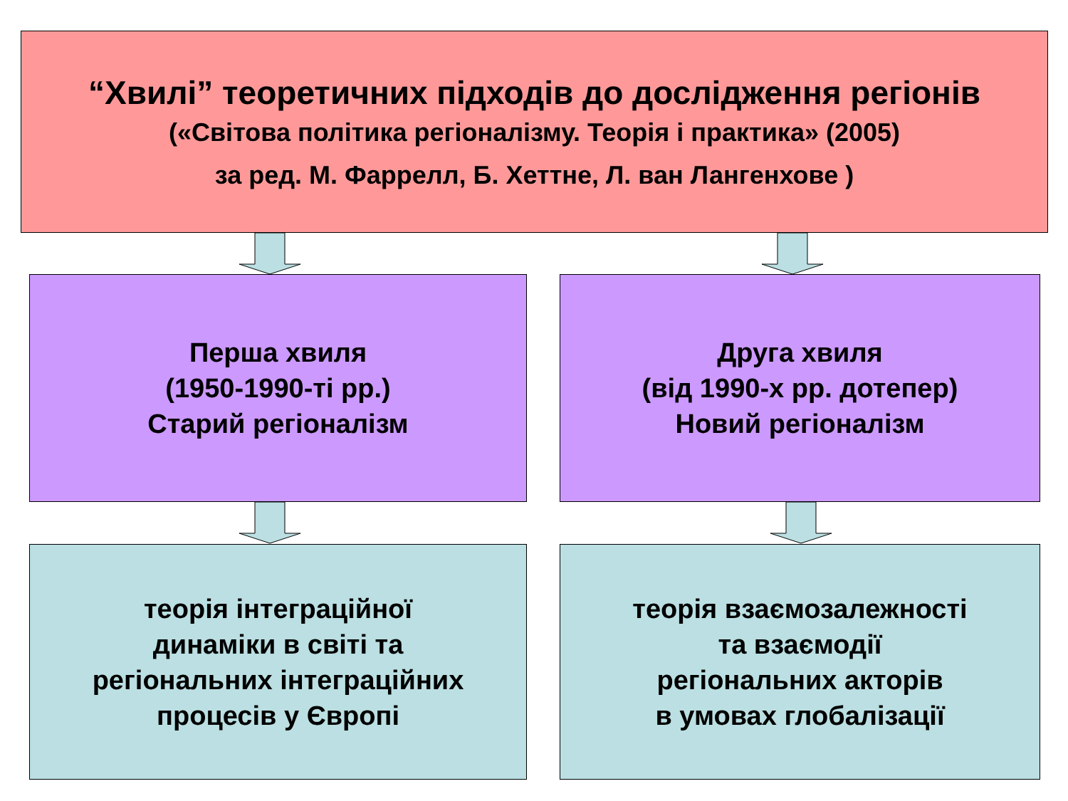“Хвилі” теоретичних підходів до дослідження регіонів
(«Світова політика регіоналізму. Теорія і практика» (2005)
за ред. М. Фаррелл, Б. Хеттне, Л. ван Лангенхове )
Перша хвиля
(1950-1990-ті рр.)
Старий регіоналізм
Друга хвиля
(від 1990-х рр. дотепер)
Новий регіоналізм
теорія інтеграційної
динаміки в світі та
регіональних інтеграційних
процесів у Європі
теорія взаємозалежності
та взаємодії
регіональних акторів
в умовах глобалізації